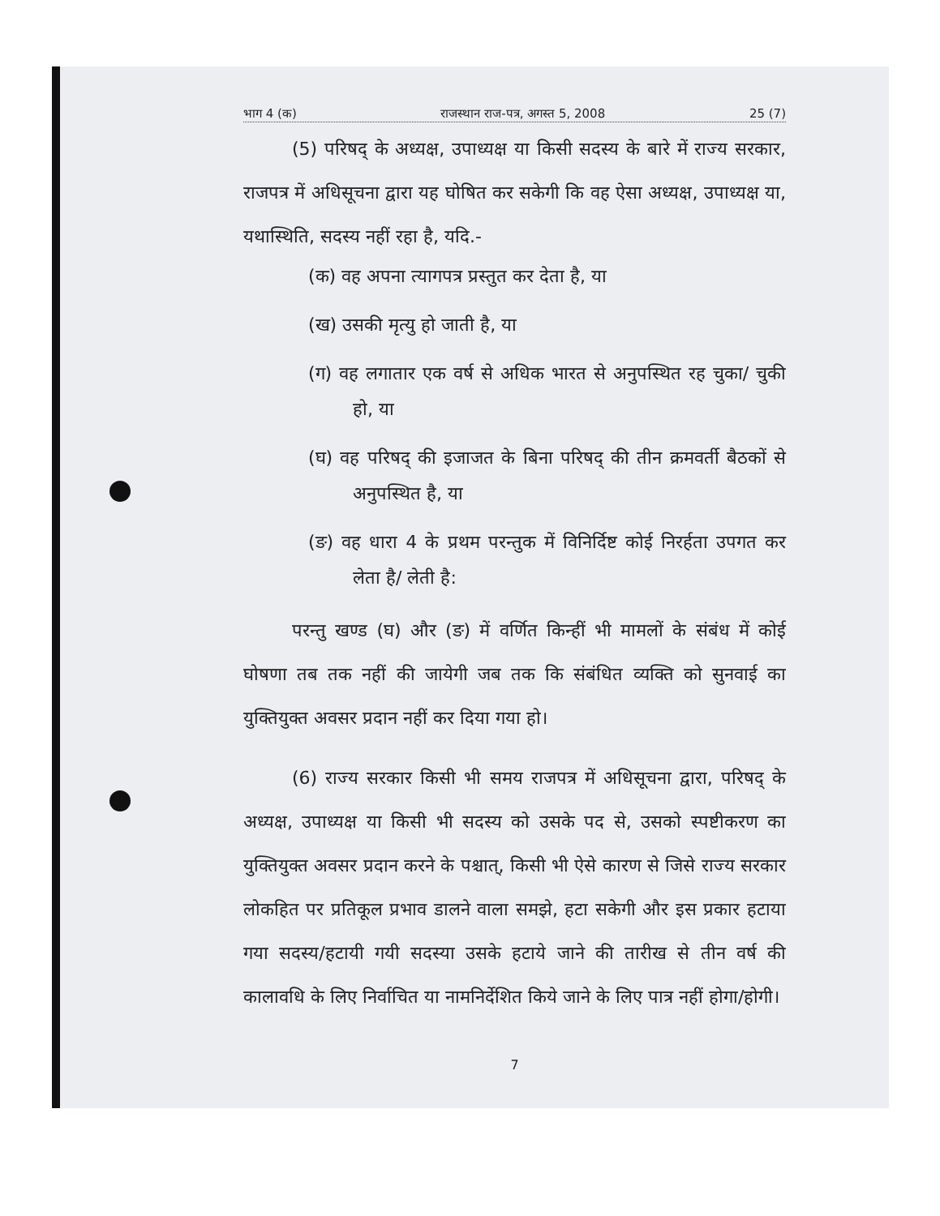भाग 4 (क) राजस्थान राज-पत्र, अगस्त 5, 2008 25 (7)
(5) परिषद् के अध्यक्ष, उपाध्यक्ष या किसी सदस्य के बारे में राज्य सरकार, राजपत्र में अधिसूचना द्वारा यह घोषित कर सकेगी कि वह ऐसा अध्यक्ष, उपाध्यक्ष या, यथास्थिति, सदस्य नहीं रहा है, यदि.-
(क) वह अपना त्यागपत्र प्रस्तुत कर देता है, या
(ख) उसकी मृत्यु हो जाती है, या
(ग) वह लगातार एक वर्ष से अधिक भारत से अनुपस्थित रह चुका/ चुकी हो, या
(घ) वह परिषद् की इजाजत के बिना परिषद् की तीन क्रमवर्ती बैठकों से अनुपस्थित है, या
(ङ) वह धारा 4 के प्रथम परन्तुक में विनिर्दिष्ट कोई निरर्हता उपगत कर लेता है/ लेती है:
परन्तु खण्ड (घ) और (ङ) में वर्णित किन्हीं भी मामलों के संबंध में कोई घोषणा तब तक नहीं की जायेगी जब तक कि संबंधित व्यक्ति को सुनवाई का युक्तियुक्त अवसर प्रदान नहीं कर दिया गया हो।
(6) राज्य सरकार किसी भी समय राजपत्र में अधिसूचना द्वारा, परिषद् के अध्यक्ष, उपाध्यक्ष या किसी भी सदस्य को उसके पद से, उसको स्पष्टीकरण का युक्तियुक्त अवसर प्रदान करने के पश्चात्, किसी भी ऐसे कारण से जिसे राज्य सरकार लोकहित पर प्रतिकूल प्रभाव डालने वाला समझे, हटा सकेगी और इस प्रकार हटाया गया सदस्य/हटायी गयी सदस्या उसके हटाये जाने की तारीख से तीन वर्ष की कालावधि के लिए निर्वाचित या नामनिर्देशित किये जाने के लिए पात्र नहीं होगा/होगी।
7